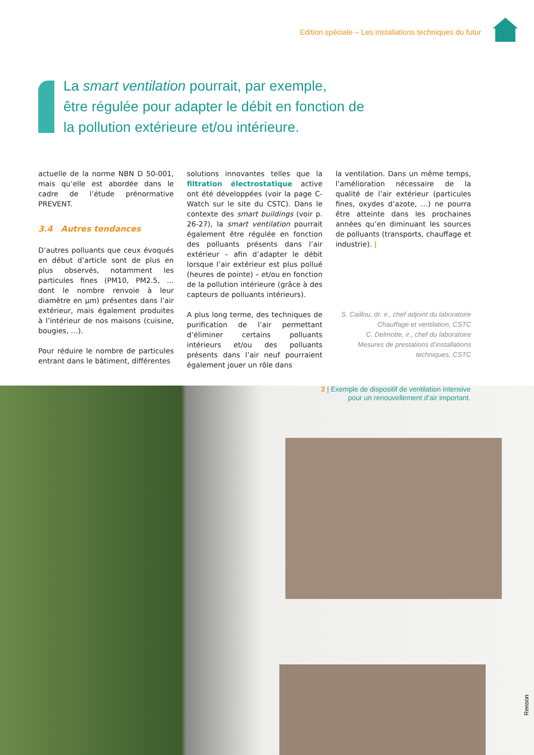Edition spéciale – Les installations techniques du futur
La smart ventilation pourrait, par exemple,
être régulée pour adapter le débit en fonction de
la pollution extérieure et/ou intérieure.
actuelle de la norme NBN D 50-001, mais qu’elle est abordée dans le cadre de l’étude prénormative PREVENT.
3.4 Autres tendances
D’autres polluants que ceux évoqués en début d’article sont de plus en plus observés, notamment les particules fines (PM10, PM2.5, … dont le nombre renvoie à leur diamètre en µm) présentes dans l’air extérieur, mais également produites à l’intérieur de nos maisons (cuisine, bougies, …).
Pour réduire le nombre de particules entrant dans le bâtiment, différentes
solutions innovantes telles que la filtration électrostatique active ont été développées (voir la page C-Watch sur le site du CSTC). Dans le contexte des smart buildings (voir p. 26-27), la smart ventilation pourrait également être régulée en fonction des polluants présents dans l’air extérieur – afin d’adapter le débit lorsque l’air extérieur est plus pollué (heures de pointe) – et/ou en fonction de la pollution intérieure (grâce à des capteurs de polluants intérieurs).
A plus long terme, des techniques de purification de l’air permettant d’éliminer certains polluants intérieurs et/ou des polluants présents dans l’air neuf pourraient également jouer un rôle dans
la ventilation. Dans un même temps, l’amélioration nécessaire de la qualité de l’air extérieur (particules fines, oxydes d’azote, …) ne pourra être atteinte dans les prochaines années qu’en diminuant les sources de polluants (transports, chauffage et industrie). |
S. Caillou, dr. ir., chef adjoint du laboratoire
Chauffage et ventilation, CSTC
C. Delmotte, ir., chef du laboratoire
Mesures de prestations d’installations
techniques, CSTC
2 | Exemple de dispositif de ventilation intensive
pour un renouvellement d’air important.
Renson